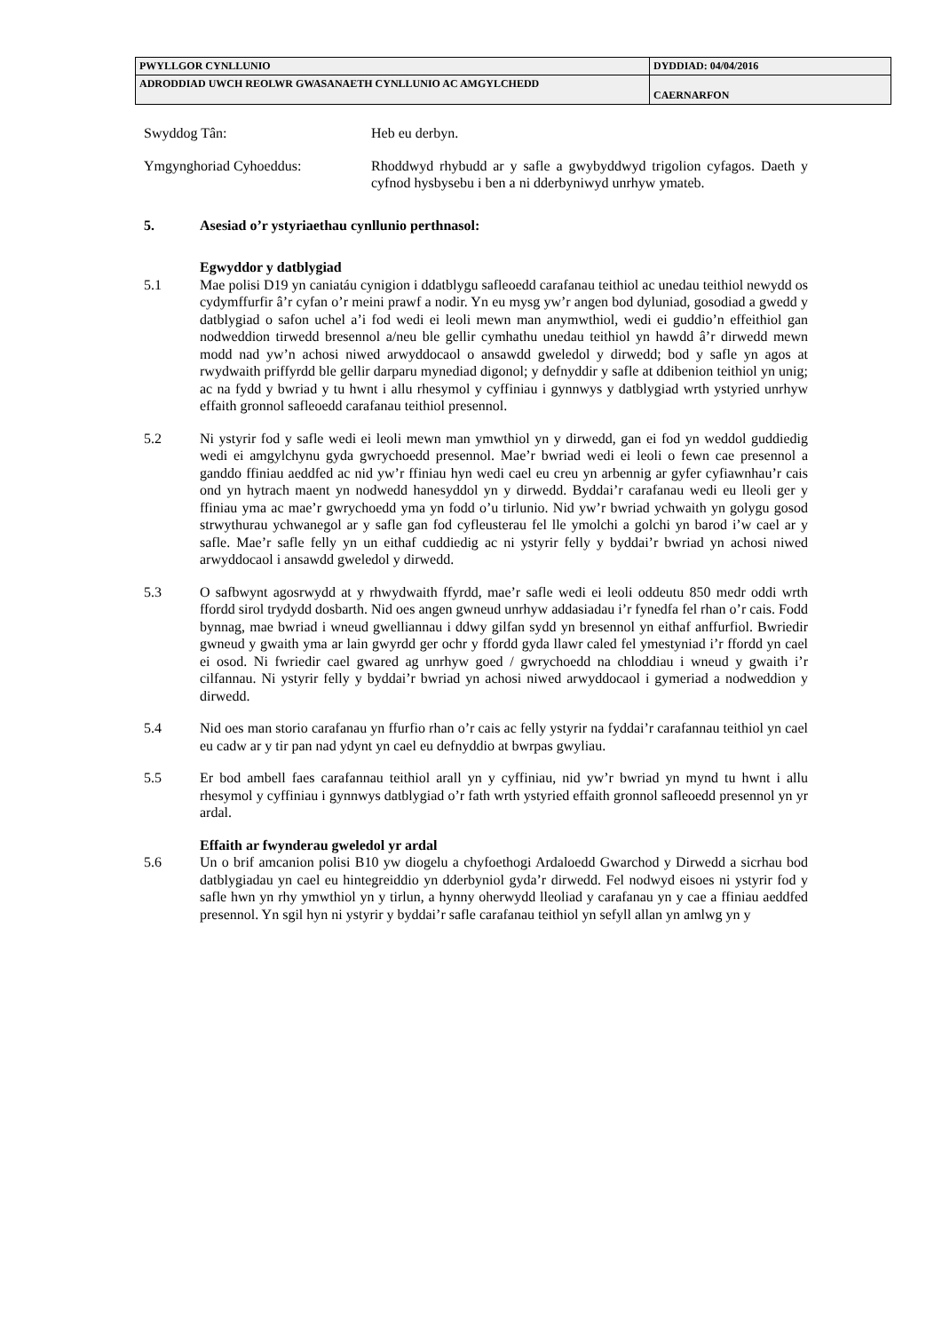| PWYLLGOR CYNLLUNIO | DYDDIAD: 04/04/2016 |
| ADRODDIAD UWCH REOLWR GWASANAETH CYNLLUNIO AC AMGYLCHEDD | CAERNARFON |
Swyddog Tân: Heb eu derbyn.
Ymgynghoriad Cyhoeddus: Rhoddwyd rhybudd ar y safle a gwybyddwyd trigolion cyfagos. Daeth y cyfnod hysbysebu i ben a ni dderbyniwyd unrhyw ymateb.
5. Asesiad o’r ystyriaethau cynllunio perthnasol:
Egwyddor y datblygiad
5.1 Mae polisi D19 yn caniatáu cynigion i ddatblygu safleoedd carafanau teithiol ac unedau teithiol newydd os cydymffurfir â’r cyfan o’r meini prawf a nodir. Yn eu mysg yw’r angen bod dyluniad, gosodiad a gwedd y datblygiad o safon uchel a’i fod wedi ei leoli mewn man anymwthiol, wedi ei guddio’n effeithiol gan nodweddion tirwedd bresennol a/neu ble gellir cymhathu unedau teithiol yn hawdd â’r dirwedd mewn modd nad yw’n achosi niwed arwyddocaol o ansawdd gweledol y dirwedd; bod y safle yn agos at rwydwaith priffyrdd ble gellir darparu mynediad digonol; y defnyddir y safle at ddibenion teithiol yn unig; ac na fydd y bwriad y tu hwnt i allu rhesymol y cyffiniau i gynnwys y datblygiad wrth ystyried unrhyw effaith gronnol safleoedd carafanau teithiol presennol.
5.2 Ni ystyrir fod y safle wedi ei leoli mewn man ymwthiol yn y dirwedd, gan ei fod yn weddol guddiedig wedi ei amgylchynu gyda gwrychoedd presennol. Mae’r bwriad wedi ei leoli o fewn cae presennol a ganddo ffiniau aeddfed ac nid yw’r ffiniau hyn wedi cael eu creu yn arbennig ar gyfer cyfiawnhau’r cais ond yn hytrach maent yn nodwedd hanesyddol yn y dirwedd. Byddai’r carafanau wedi eu lleoli ger y ffiniau yma ac mae’r gwrychoedd yma yn fodd o’u tirlunio. Nid yw’r bwriad ychwaith yn golygu gosod strwythurau ychwanegol ar y safle gan fod cyfleusterau fel lle ymolchi a golchi yn barod i’w cael ar y safle. Mae’r safle felly yn un eithaf cuddiedig ac ni ystyrir felly y byddai’r bwriad yn achosi niwed arwyddocaol i ansawdd gweledol y dirwedd.
5.3 O safbwynt agosrwydd at y rhwydwaith ffyrdd, mae’r safle wedi ei leoli oddeutu 850 medr oddi wrth ffordd sirol trydydd dosbarth. Nid oes angen gwneud unrhyw addasiadau i’r fynedfa fel rhan o’r cais. Fodd bynnag, mae bwriad i wneud gwelliannau i ddwy gilfan sydd yn bresennol yn eithaf anffurfiol. Bwriedir gwneud y gwaith yma ar lain gwyrdd ger ochr y ffordd gyda llawr caled fel ymestyniad i’r ffordd yn cael ei osod. Ni fwriedir cael gwared ag unrhyw goed / gwrychoedd na chloddiau i wneud y gwaith i’r cilfannau. Ni ystyrir felly y byddai’r bwriad yn achosi niwed arwyddocaol i gymeriad a nodweddion y dirwedd.
5.4 Nid oes man storio carafanau yn ffurfio rhan o’r cais ac felly ystyrir na fyddai’r carafannau teithiol yn cael eu cadw ar y tir pan nad ydynt yn cael eu defnyddio at bwrpas gwyliau.
5.5 Er bod ambell faes carafannau teithiol arall yn y cyffiniau, nid yw’r bwriad yn mynd tu hwnt i allu rhesymol y cyffiniau i gynnwys datblygiad o’r fath wrth ystyried effaith gronnol safleoedd presennol yn yr ardal.
Effaith ar fwynderau gweledol yr ardal
5.6 Un o brif amcanion polisi B10 yw diogelu a chyfoethogi Ardaloedd Gwarchod y Dirwedd a sicrhau bod datblygiadau yn cael eu hintegreiddio yn dderbyniol gyda’r dirwedd. Fel nodwyd eisoes ni ystyrir fod y safle hwn yn rhy ymwthiol yn y tirlun, a hynny oherwydd lleoliad y carafanau yn y cae a ffiniau aeddfed presennol. Yn sgil hyn ni ystyrir y byddai’r safle carafanau teithiol yn sefyll allan yn amlwg yn y